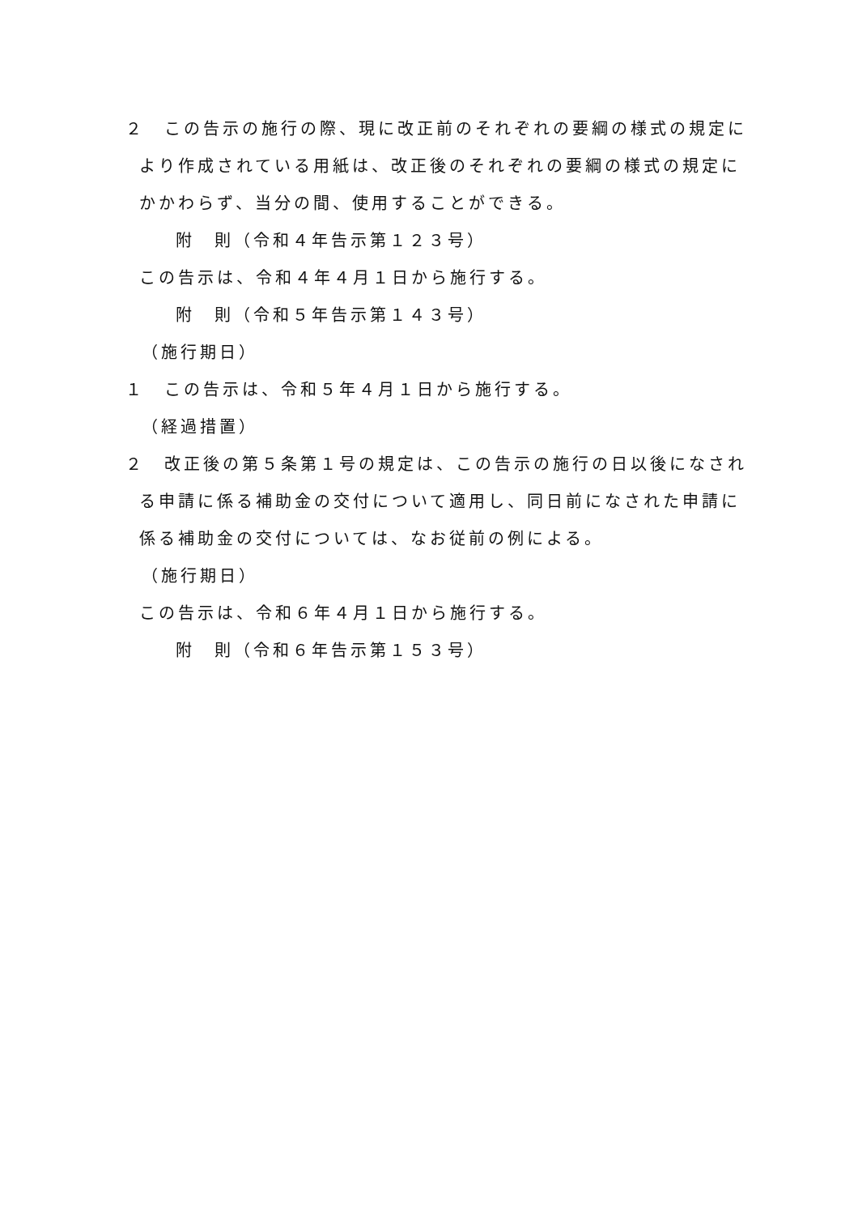２　この告示の施行の際、現に改正前のそれぞれの要綱の様式の規定により作成されている用紙は、改正後のそれぞれの要綱の様式の規定にかかわらず、当分の間、使用することができる。
附　則（令和４年告示第１２３号）
この告示は、令和４年４月１日から施行する。
附　則（令和５年告示第１４３号）
（施行期日）
１　この告示は、令和５年４月１日から施行する。
（経過措置）
２　改正後の第５条第１号の規定は、この告示の施行の日以後になされる申請に係る補助金の交付について適用し、同日前になされた申請に係る補助金の交付については、なお従前の例による。
（施行期日）
この告示は、令和６年４月１日から施行する。
附　則（令和６年告示第１５３号）